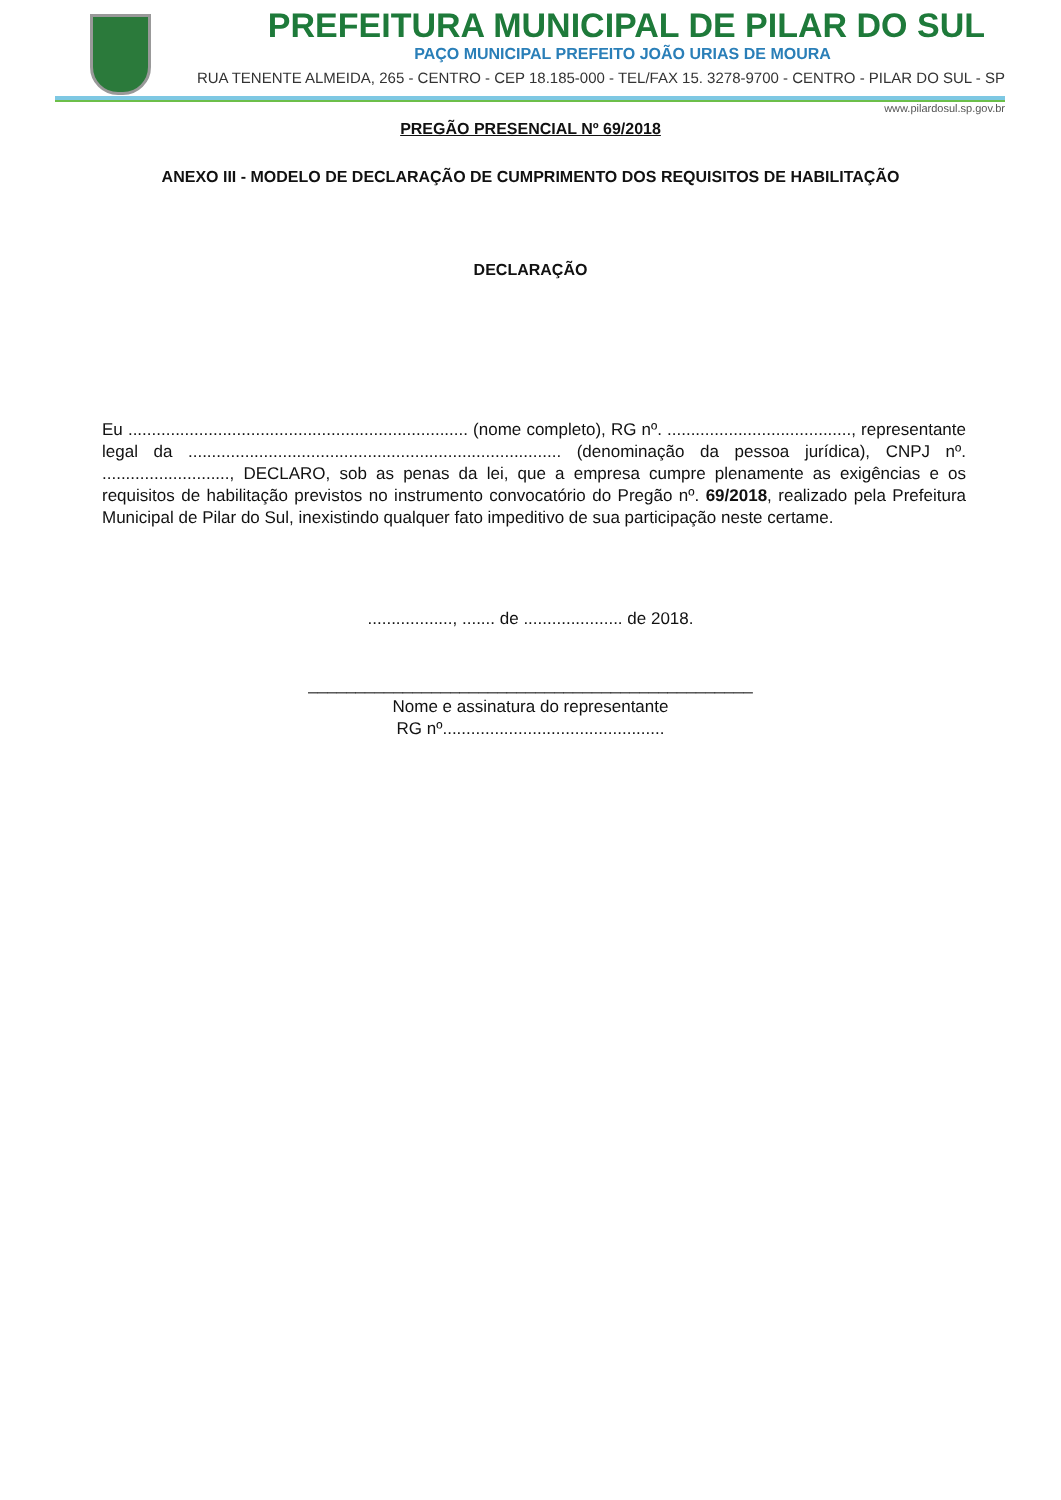PREFEITURA MUNICIPAL DE PILAR DO SUL
PAÇO MUNICIPAL PREFEITO JOÃO URIAS DE MOURA
RUA TENENTE ALMEIDA, 265 - CENTRO - CEP 18.185-000 - TEL/FAX 15. 3278-9700 - CENTRO - PILAR DO SUL - SP
www.pilardosul.sp.gov.br
PREGÃO PRESENCIAL Nº 69/2018
ANEXO III - MODELO DE DECLARAÇÃO DE CUMPRIMENTO DOS REQUISITOS DE HABILITAÇÃO
DECLARAÇÃO
Eu ........................................................................ (nome completo), RG nº. ......................................., representante legal da ............................................................................... (denominação da pessoa jurídica), CNPJ nº. ..........................., DECLARO, sob as penas da lei, que a empresa cumpre plenamente as exigências e os requisitos de habilitação previstos no instrumento convocatório do Pregão nº. 69/2018, realizado pela Prefeitura Municipal de Pilar do Sul, inexistindo qualquer fato impeditivo de sua participação neste certame.
.................., ....... de ..................... de 2018.
_______________________________________________
Nome e assinatura do representante
RG nº...............................................